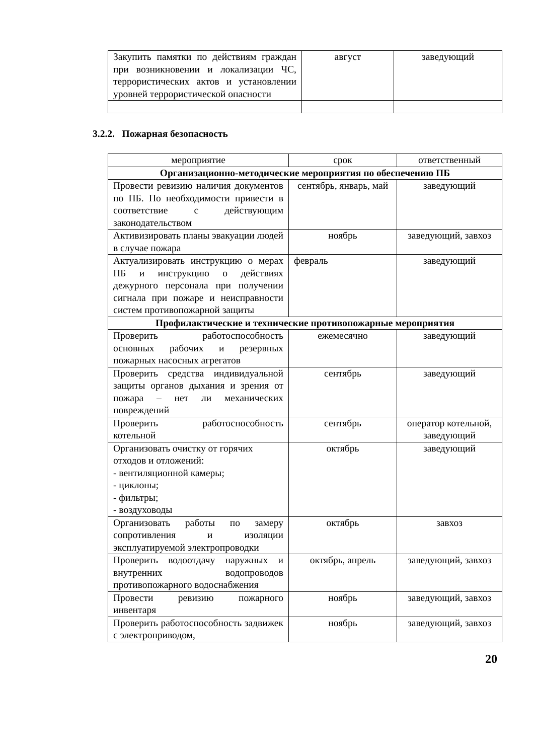| Закупить памятки по действиям граждан при возникновении и локализации ЧС, террористических актов и установлении уровней террористической опасности | август | заведующий |
3.2.2. Пожарная безопасность
| мероприятие | срок | ответственный |
| --- | --- | --- |
| Организационно-методические мероприятия по обеспечению ПБ | | |
| Провести ревизию наличия документов по ПБ. По необходимости привести в соответствие с действующим законодательством | сентябрь, январь, май | заведующий |
| Активизировать планы эвакуации людей в случае пожара | ноябрь | заведующий, завхоз |
| Актуализировать инструкцию о мерах ПБ и инструкцию о действиях дежурного персонала при получении сигнала при пожаре и неисправности систем противопожарной защиты | февраль | заведующий |
| Профилактические и технические противопожарные мероприятия | | |
| Проверить работоспособность основных рабочих и резервных пожарных насосных агрегатов | ежемесячно | заведующий |
| Проверить средства индивидуальной защиты органов дыхания и зрения от пожара – нет ли механических повреждений | сентябрь | заведующий |
| Проверить работоспособность котельной | сентябрь | оператор котельной, заведующий |
| Организовать очистку от горячих отходов и отложений: - вентиляционной камеры; - циклоны; - фильтры; - воздуховоды | октябрь | заведующий |
| Организовать работы по замеру сопротивления и изоляции эксплуатируемой электропроводки | октябрь | завхоз |
| Проверить водоотдачу наружных и внутренних водопроводов противопожарного водоснабжения | октябрь, апрель | заведующий, завхоз |
| Провести ревизию пожарного инвентаря | ноябрь | заведующий, завхоз |
| Проверить работоспособность задвижек с электроприводом, | ноябрь | заведующий, завхоз |
20